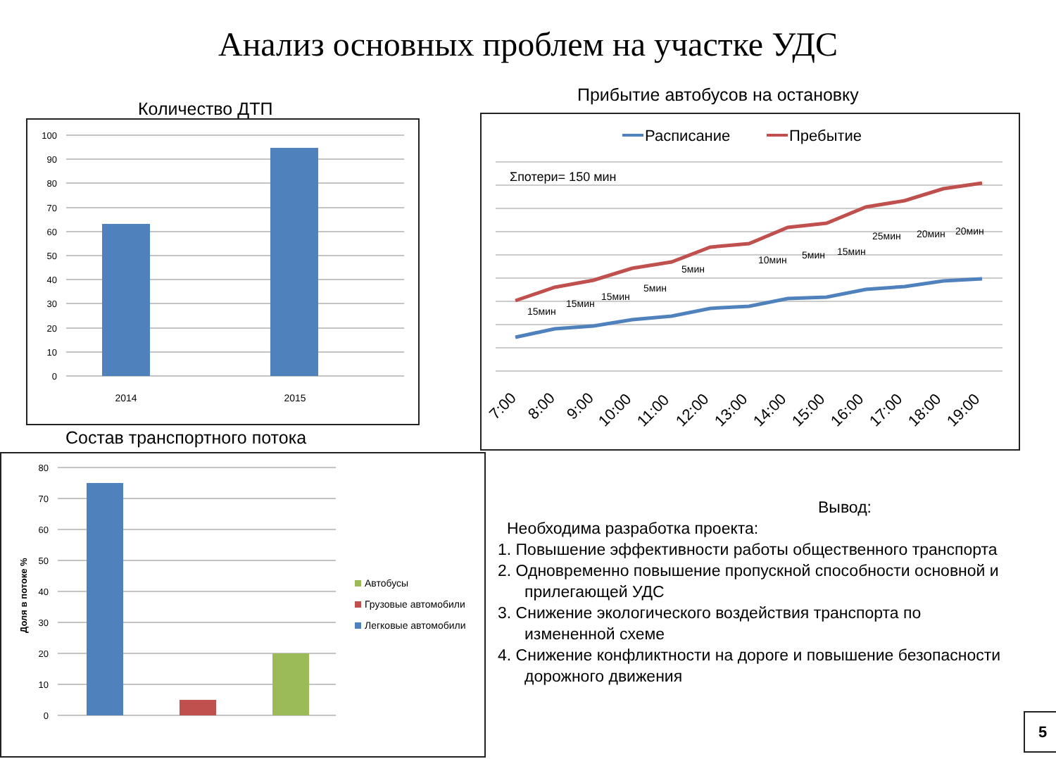Анализ основных проблем на участке УДС
Количество ДТП
Прибытие автобусов на остановку
100
90
80
70
60
50
40
30
20
10
0
2014
2015
Расписание
Пребытие
Σпотери= 150 мин
15мин
15мин
15мин
5мин
5мин
10мин
5мин
15мин
25мин
20мин
20мин
7:00
8:00
9:00
10:00
11:00
12:00
13:00
14:00
15:00
16:00
17:00
18:00
19:00
Состав транспортного потока
80
70
60
50
40
30
20
10
0
Доля в потоке %
Автобусы
Грузовые автомобили
Легковые автомобили
Вывод:
Необходима разработка проекта:
1. Повышение эффективности работы общественного транспорта
2. Одновременно повышение пропускной способности основной и прилегающей УДС
3. Снижение экологического воздействия транспорта по измененной схеме
4. Снижение конфликтности на дороге и повышение безопасности дорожного движения
5